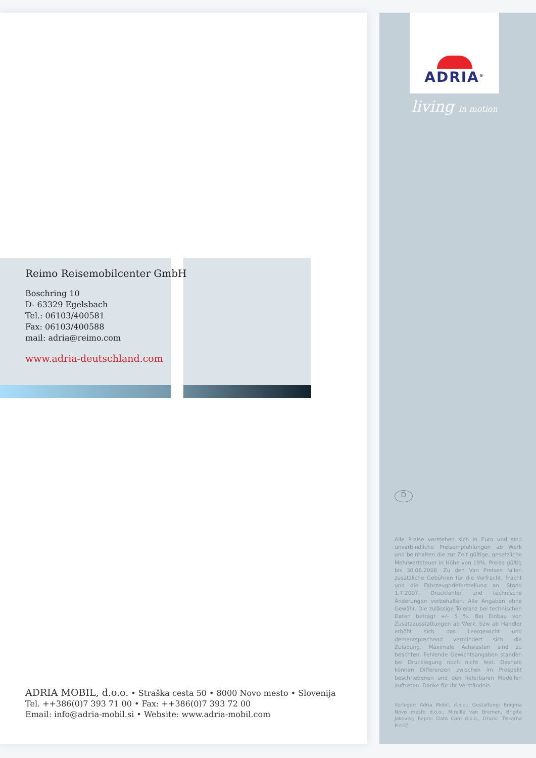Reimo Reisemobilcenter GmbH
Boschring 10
D- 63329 Egelsbach
Tel.: 06103/400581
Fax: 06103/400588
mail: adria@reimo.com
www.adria-deutschland.com
ADRIA MOBIL, d.o.o. • Straška cesta 50 • 8000 Novo mesto • Slovenija
Tel. ++386(0)7 393 71 00 • Fax: ++386(0)7 393 72 00
Email: info@adria-mobil.si • Website: www.adria-mobil.com
ADRIA<sup>®</sup>
living in motion
D
Alle Preise verstehen sich in Euro und sind unverbindliche Preisempfehlungen ab Werk und beinhalten die zur Zeit gültige, gesetzliche Mehrwertsteuer in Höhe von 19%. Preise gültig bis 30.06.2008. Zu den Van Preisen fallen zusätzliche Gebühren für die Vorfracht, Fracht und die Fahrzeugbrieferstellung an. Stand 1.7.2007. Druckfehler und technische Änderungen vorbehalten. Alle Angaben ohne Gewähr. Die zulässige Toleranz bei technischen Daten beträgt +/- 5 %. Bei Einbau von Zusatzausstattungen ab Werk, bzw ab Händler erhöht sich das Leergewicht und dementsprechend vermindert sich die Zuladung. Maximale Achslasten sind zu beachten. Fehlende Gewichtsangaben standen bei Drucklegung noch nicht fest. Deshalb können Differenzen zwischen im Prospekt beschriebenen und den lieferbaren Modellen auftreten. Danke für Ihr Verständnis.
Verleger: Adria Mobil, d.o.o.; Gestaltung: Enigma Novo mesto d.o.o., Mireille van Bremen, Brigita Jakovec; Repro: Data Com d.o.o., Druck: Tiskarna Petrič